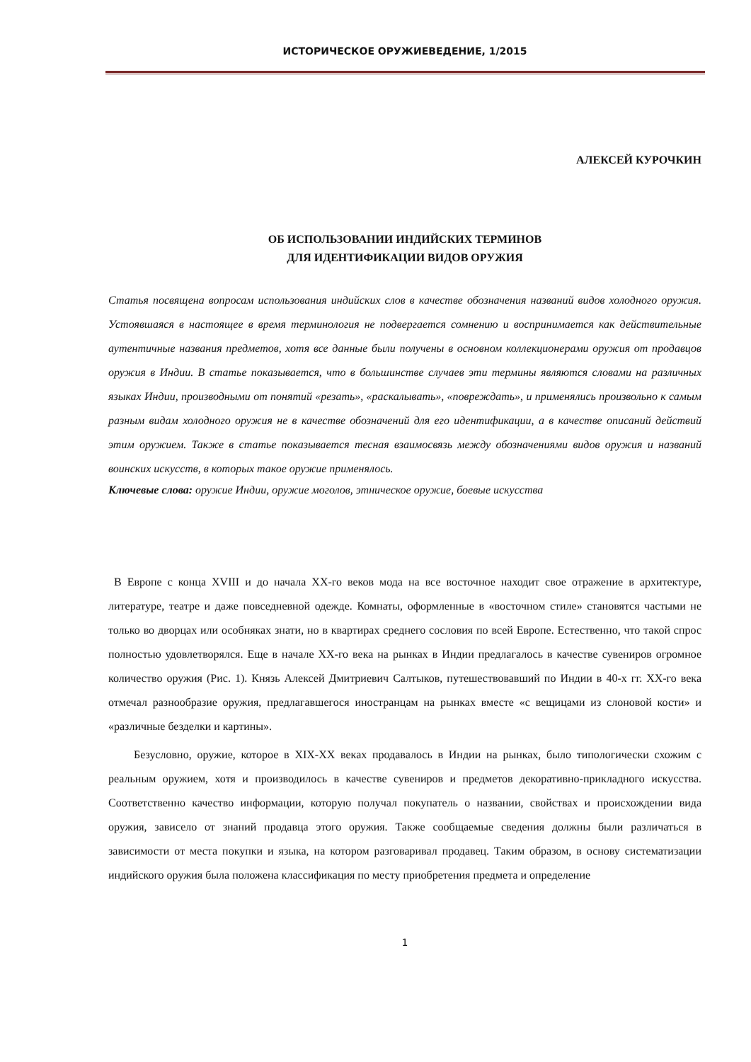ИСТОРИЧЕСКОЕ ОРУЖИЕВЕДЕНИЕ, 1/2015
АЛЕКСЕЙ КУРОЧКИН
ОБ ИСПОЛЬЗОВАНИИ ИНДИЙСКИХ ТЕРМИНОВ
ДЛЯ ИДЕНТИФИКАЦИИ ВИДОВ ОРУЖИЯ
Статья посвящена вопросам использования индийских слов в качестве обозначения названий видов холодного оружия. Устоявшаяся в настоящее в время терминология не подвергается сомнению и воспринимается как действительные аутентичные названия предметов, хотя все данные были получены в основном коллекционерами оружия от продавцов оружия в Индии. В статье показывается, что в большинстве случаев эти термины являются словами на различных языках Индии, производными от понятий «резать», «раскалывать», «повреждать», и применялись произвольно к самым разным видам холодного оружия не в качестве обозначений для его идентификации, а в качестве описаний действий этим оружием. Также в статье показывается тесная взаимосвязь между обозначениями видов оружия и названий воинских искусств, в которых такое оружие применялось.
Ключевые слова: оружие Индии, оружие моголов, этническое оружие, боевые искусства
В Европе с конца XVIII и до начала XX-го веков мода на все восточное находит свое отражение в архитектуре, литературе, театре и даже повседневной одежде. Комнаты, оформленные в «восточном стиле» становятся частыми не только во дворцах или особняках знати, но в квартирах среднего сословия по всей Европе. Естественно, что такой спрос полностью удовлетворялся. Еще в начале XX-го века на рынках в Индии предлагалось в качестве сувениров огромное количество оружия (Рис. 1). Князь Алексей Дмитриевич Салтыков, путешествовавший по Индии в 40-х гг. XX-го века отмечал разнообразие оружия, предлагавшегося иностранцам на рынках вместе «с вещицами из слоновой кости» и «различные безделки и картины».
Безусловно, оружие, которое в XIX-XX веках продавалось в Индии на рынках, было типологически схожим с реальным оружием, хотя и производилось в качестве сувениров и предметов декоративно-прикладного искусства. Соответственно качество информации, которую получал покупатель о названии, свойствах и происхождении вида оружия, зависело от знаний продавца этого оружия. Также сообщаемые сведения должны были различаться в зависимости от места покупки и языка, на котором разговаривал продавец. Таким образом, в основу систематизации индийского оружия была положена классификация по месту приобретения предмета и определение
1